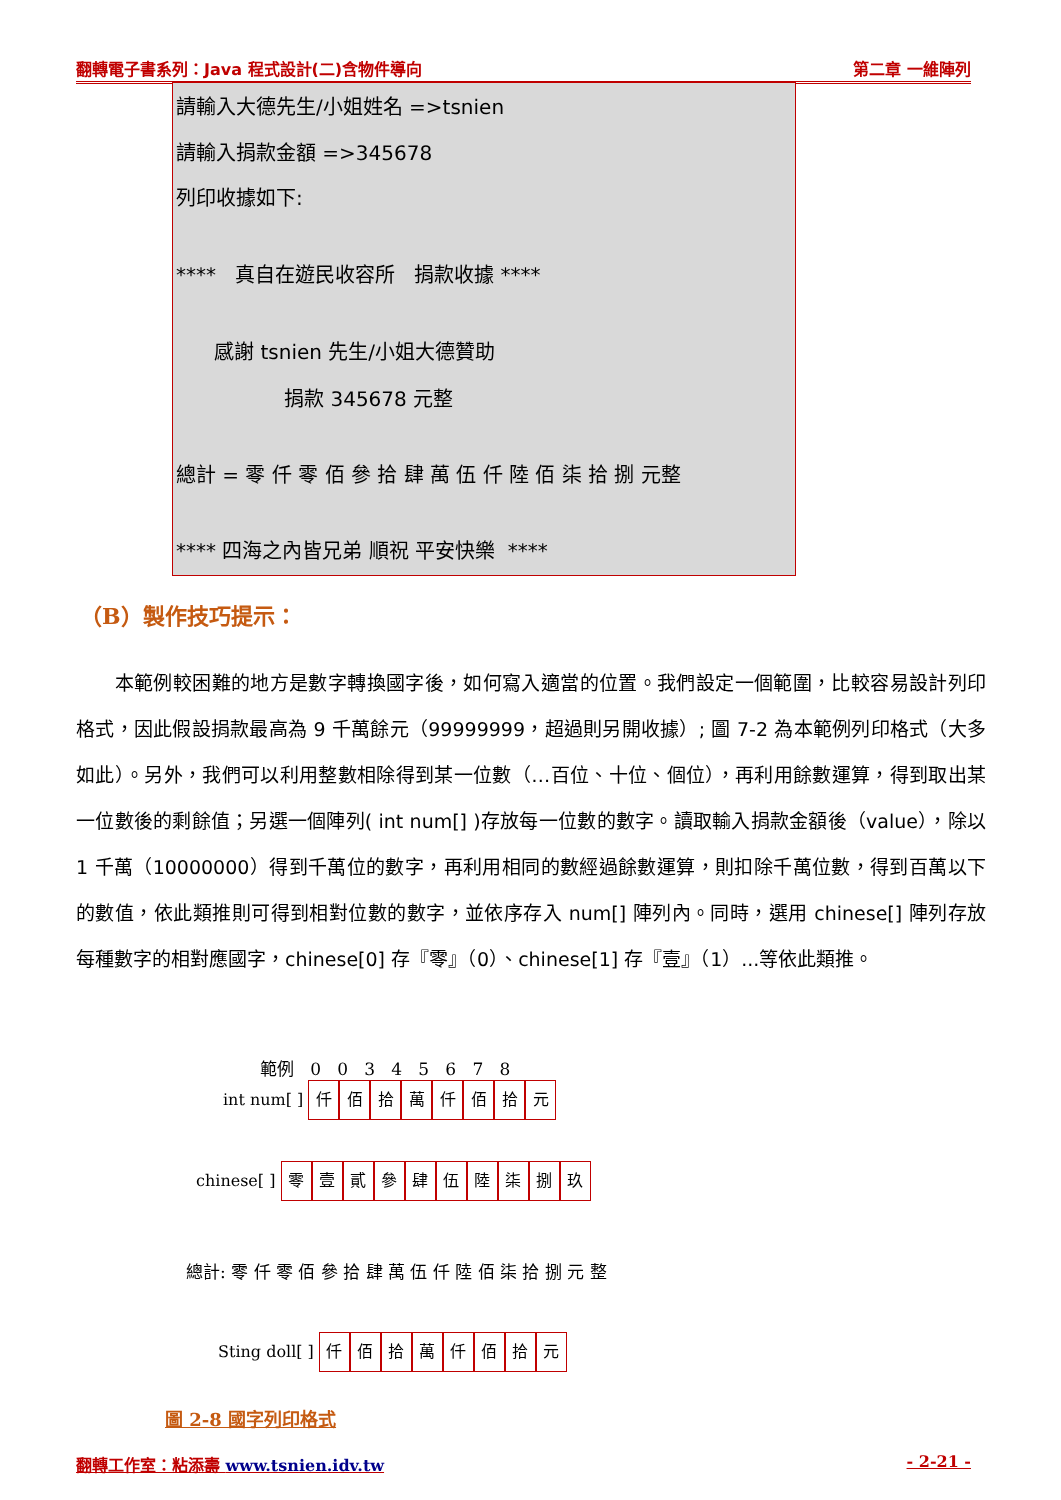翻轉電子書系列：Java 程式設計(二)含物件導向 第二章 一維陣列
請輸入大德先生/小姐姓名 =>tsnien
請輸入捐款金額 =>345678
列印收據如下:
**** 真自在遊民收容所 捐款收據 ****
感謝 tsnien 先生/小姐大德贊助
捐款 345678 元整
總計 = 零 仟 零 佰 參 拾 肆 萬 伍 仟 陸 佰 柒 拾 捌 元整
**** 四海之內皆兄弟 順祝 平安快樂 ****
（B）製作技巧提示：
　　本範例較困難的地方是數字轉換國字後，如何寫入適當的位置。我們設定一個範圍，比較容易設計列印格式，因此假設捐款最高為 9 千萬餘元（99999999，超過則另開收據）; 圖 7-2 為本範例列印格式（大多如此）。另外，我們可以利用整數相除得到某一位數（…百位、十位、個位），再利用餘數運算，得到取出某一位數後的剩餘值；另選一個陣列( int num[] )存放每一位數的數字。讀取輸入捐款金額後（value），除以 1 千萬（10000000）得到千萬位的數字，再利用相同的數經過餘數運算，則扣除千萬位數，得到百萬以下的數值，依此類推則可得到相對位數的數字，並依序存入 num[] 陣列內。同時，選用 chinese[] 陣列存放每種數字的相對應國字，chinese[0] 存『零』（0）、chinese[1] 存『壹』（1）...等依此類推。
範例 0 0 3 4 5 6 7 8
int num[ ] 仟佰拾萬仟佰拾元
chinese[ ] 零壹貳參肆伍陸柒捌玖
總計: 零 仟 零 佰 參 拾 肆 萬 伍 仟 陸 佰 柒 拾 捌 元 整
Sting doll[ ] 仟佰拾萬仟佰拾元
圖 2-8 國字列印格式
翻轉工作室：粘添壽 www.tsnien.idv.tw - 2-21 -